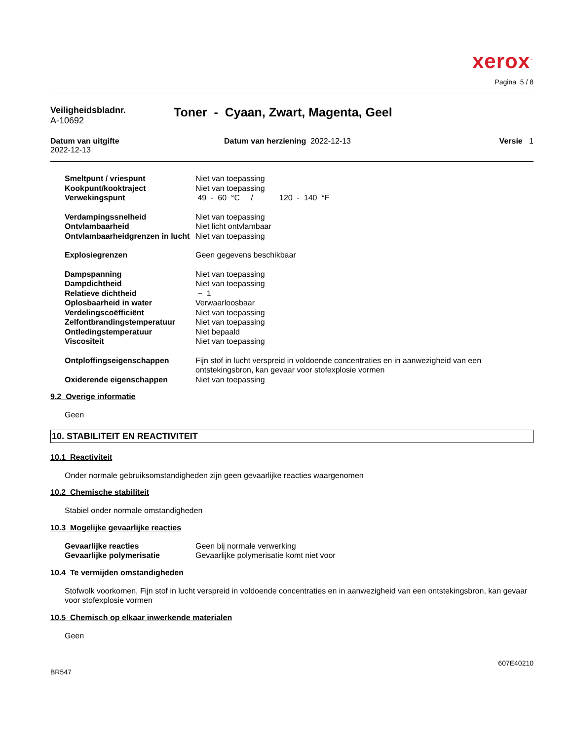xerox<sup>™</sup>
Pagina 5 / 8
Veiligheidsbladnr.
A-10692
Toner - Cyaan, Zwart, Magenta, Geel
Datum van uitgifte
2022-12-13
Datum van herziening 2022-12-13
Versie 1
| Smeltpunt / vriespunt | Niet van toepassing |
| Kookpunt/kooktraject | Niet van toepassing |
| Verwekingspunt | 49 - 60 °C / 120 - 140 °F |
| Verdampingssnelheid | Niet van toepassing |
| Ontvlambaarheid | Niet licht ontvlambaar |
| Ontvlambaarheidgrenzen in lucht | Niet van toepassing |
| Explosiegrenzen | Geen gegevens beschikbaar |
| Dampspanning | Niet van toepassing |
| Dampdichtheid | Niet van toepassing |
| Relatieve dichtheid | ~ 1 |
| Oplosbaarheid in water | Verwaarloosbaar |
| Verdelingscoëfficiënt | Niet van toepassing |
| Zelfontbrandingstemperatuur | Niet van toepassing |
| Ontledingstemperatuur | Niet bepaald |
| Viscositeit | Niet van toepassing |
| Ontploffingseigenschappen | Fijn stof in lucht verspreid in voldoende concentraties en in aanwezigheid van een ontstekingsbron, kan gevaar voor stofexplosie vormen |
| Oxiderende eigenschappen | Niet van toepassing |
9.2 Overige informatie
Geen
10. STABILITEIT EN REACTIVITEIT
10.1 Reactiviteit
Onder normale gebruiksomstandigheden zijn geen gevaarlijke reacties waargenomen
10.2 Chemische stabiliteit
Stabiel onder normale omstandigheden
10.3 Mogelijke gevaarlijke reacties
| Gevaarlijke reacties | Geen bij normale verwerking |
| Gevaarlijke polymerisatie | Gevaarlijke polymerisatie komt niet voor |
10.4 Te vermijden omstandigheden
Stofwolk voorkomen, Fijn stof in lucht verspreid in voldoende concentraties en in aanwezigheid van een ontstekingsbron, kan gevaar voor stofexplosie vormen
10.5 Chemisch op elkaar inwerkende materialen
Geen
607E40210
BR547